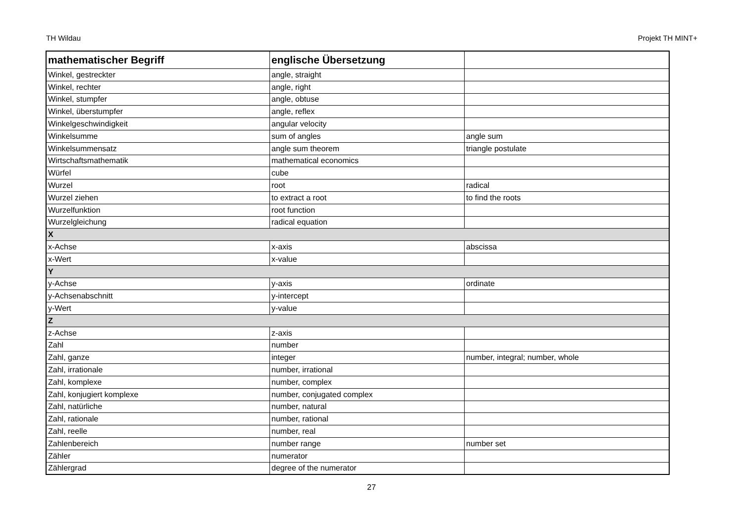TH Wildau Projekt TH MINT+
| mathematischer Begriff | englische Übersetzung | |
| --- | --- | --- |
| Winkel, gestreckter | angle, straight | |
| Winkel, rechter | angle, right | |
| Winkel, stumpfer | angle, obtuse | |
| Winkel, überstumpfer | angle, reflex | |
| Winkelgeschwindigkeit | angular velocity | |
| Winkelsumme | sum of angles | angle sum |
| Winkelsummensatz | angle sum theorem | triangle postulate |
| Wirtschaftsmathematik | mathematical economics | |
| Würfel | cube | |
| Wurzel | root | radical |
| Wurzel ziehen | to extract a root | to find the roots |
| Wurzelfunktion | root function | |
| Wurzelgleichung | radical equation | |
| X | | |
| x-Achse | x-axis | abscissa |
| x-Wert | x-value | |
| Y | | |
| y-Achse | y-axis | ordinate |
| y-Achsenabschnitt | y-intercept | |
| y-Wert | y-value | |
| Z | | |
| z-Achse | z-axis | |
| Zahl | number | |
| Zahl, ganze | integer | number, integral; number, whole |
| Zahl, irrationale | number, irrational | |
| Zahl, komplexe | number, complex | |
| Zahl, konjugiert komplexe | number, conjugated complex | |
| Zahl, natürliche | number, natural | |
| Zahl, rationale | number, rational | |
| Zahl, reelle | number, real | |
| Zahlenbereich | number range | number set |
| Zähler | numerator | |
| Zählergrad | degree of the numerator | |
27